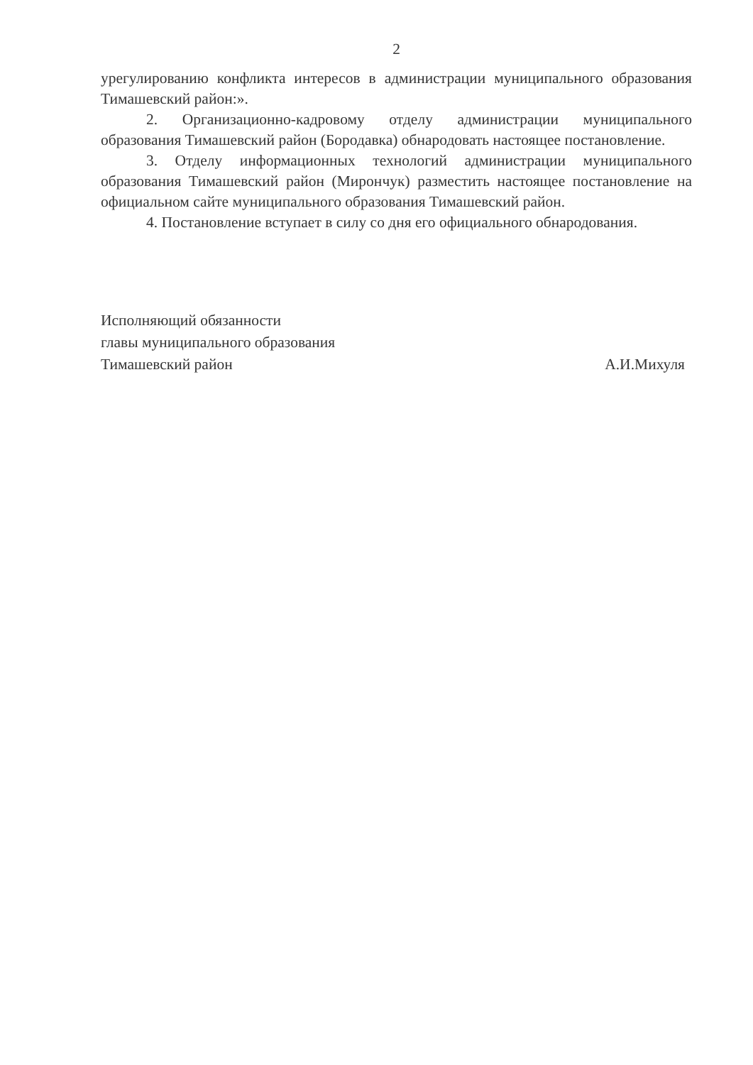2
урегулированию конфликта интересов в администрации муниципального образования Тимашевский район:».
2. Организационно-кадровому отделу администрации муниципального образования Тимашевский район (Бородавка) обнародовать настоящее постановление.
3. Отделу информационных технологий администрации муниципального образования Тимашевский район (Мирончук) разместить настоящее постановление на официальном сайте муниципального образования Тимашевский район.
4. Постановление вступает в силу со дня его официального обнародования.
Исполняющий обязанности
главы муниципального образования
Тимашевский район
А.И.Михуля